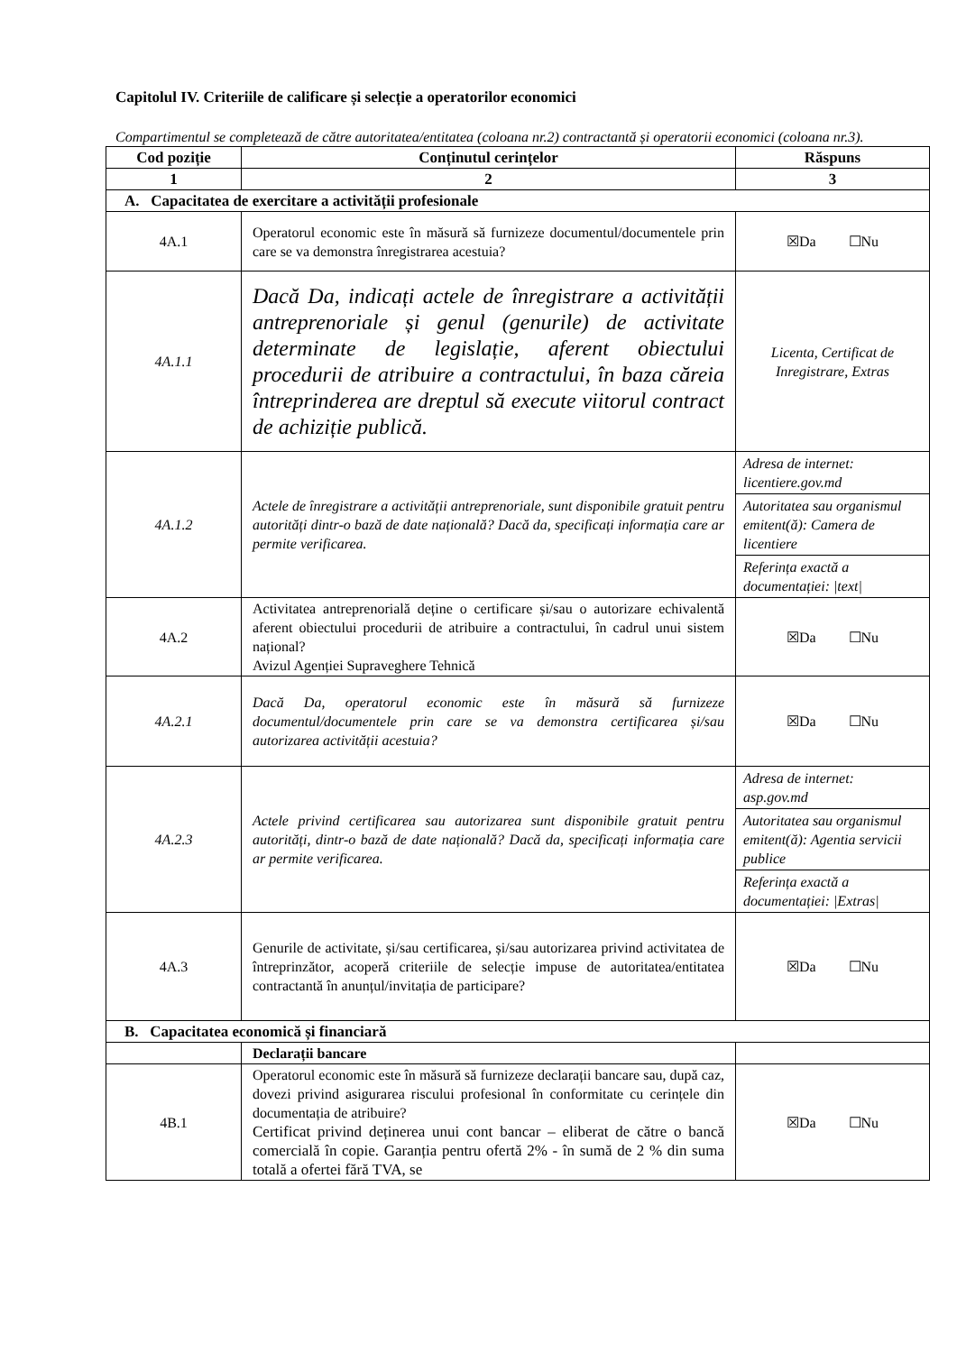Capitolul IV. Criteriile de calificare și selecție a operatorilor economici
Compartimentul se completează de către autoritatea/entitatea (coloana nr.2) contractantă și operatorii economici (coloana nr.3).
| Cod poziție | Conținutul cerințelor | Răspuns |
| --- | --- | --- |
| 1 | 2 | 3 |
| A. Capacitatea de exercitare a activității profesionale | | |
| 4A.1 | Operatorul economic este în măsură să furnizeze documentul/documentele prin care se va demonstra înregistrarea acestuia? | ☒Da ☐Nu |
| 4A.1.1 | Dacă Da, indicați actele de înregistrare a activității antreprenoriale și genul (genurile) de activitate determinate de legislație, aferent obiectului procedurii de atribuire a contractului, în baza căreia întreprinderea are dreptul să execute viitorul contract de achiziție publică. | Licenta, Certificat de Inregistrare, Extras |
| 4A.1.2 | Actele de înregistrare a activității antreprenoriale, sunt disponibile gratuit pentru autorități dintr-o bază de date națională? Dacă da, specificați informația care ar permite verificarea. | / Adresa de internet: licentiere.gov.md / / Autoritatea sau organismul emitent(ă): Camera de licentiere / / Referința exactă a documentației: /text/ / |
| 4A.2 | Activitatea antreprenorială deține o certificare și/sau o autorizare echivalentă aferent obiectului procedurii de atribuire a contractului, în cadrul unui sistem național? Avizul Agenției Supraveghere Tehnică | ☒Da ☐Nu |
| 4A.2.1 | Dacă Da, operatorul economic este în măsură să furnizeze documentul/documentele prin care se va demonstra certificarea și/sau autorizarea activității acestuia? | ☒Da ☐Nu |
| 4A.2.3 | Actele privind certificarea sau autorizarea sunt disponibile gratuit pentru autorități, dintr-o bază de date națională? Dacă da, specificați informația care ar permite verificarea. | / Adresa de internet: asp.gov.md / / Autoritatea sau organismul emitent(ă): Agentia servicii publice / / Referința exactă a documentației: /Extras/ / |
| 4A.3 | Genurile de activitate, și/sau certificarea, și/sau autorizarea privind activitatea de întreprinzător, acoperă criteriile de selecție impuse de autoritatea/entitatea contractantă în anunțul/invitația de participare? | ☒Da ☐Nu |
| B. Capacitatea economică și financiară | | |
| | Declarații bancare | |
| 4B.1 | Operatorul economic este în măsură să furnizeze declarații bancare sau, după caz, dovezi privind asigurarea riscului profesional în conformitate cu cerințele din documentația de atribuire? Certificat privind deținerea unui cont bancar – eliberat de către o bancă comercială în copie. Garanția pentru ofertă 2% - în sumă de 2 % din suma totală a ofertei fără TVA, se | ☒Da ☐Nu |